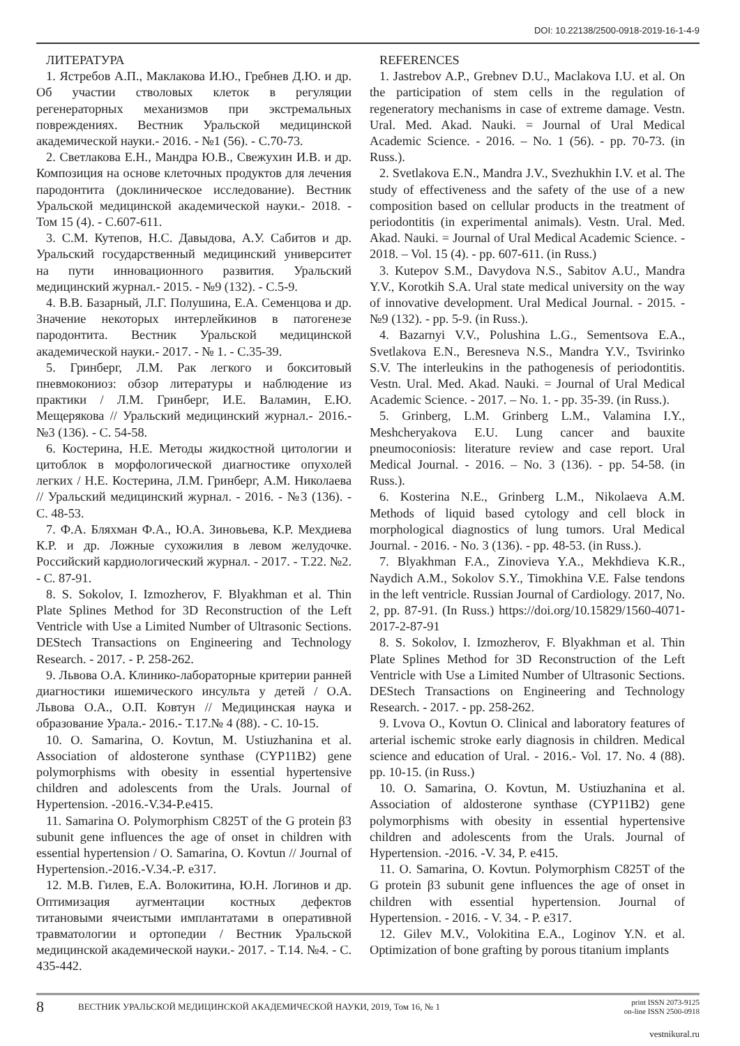DOI: 10.22138/2500-0918-2019-16-1-4-9
ЛИТЕРАТУРА
1. Ястребов А.П., Маклакова И.Ю., Гребнев Д.Ю. и др. Об участии стволовых клеток в регуляции регенераторных механизмов при экстремальных повреждениях. Вестник Уральской медицинской академической науки.- 2016. - №1 (56). - С.70-73.
2. Светлакова Е.Н., Мандра Ю.В., Свежухин И.В. и др. Композиция на основе клеточных продуктов для лечения пародонтита (доклиническое исследование). Вестник Уральской медицинской академической науки.- 2018. - Том 15 (4). - С.607-611.
3. С.М. Кутепов, Н.С. Давыдова, А.У. Сабитов и др. Уральский государственный медицинский университет на пути инновационного развития. Уральский медицинский журнал.- 2015. - №9 (132). - С.5-9.
4. В.В. Базарный, Л.Г. Полушина, Е.А. Семенцова и др. Значение некоторых интерлейкинов в патогенезе пародонтита. Вестник Уральской медицинской академической науки.- 2017. - № 1. - С.35-39.
5. Гринберг, Л.М. Рак легкого и бокситовый пневмокониоз: обзор литературы и наблюдение из практики / Л.М. Гринберг, И.Е. Валамин, Е.Ю. Мещерякова // Уральский медицинский журнал.- 2016.- №3 (136). - С. 54-58.
6. Костерина, Н.Е. Методы жидкостной цитологии и цитоблок в морфологической диагностике опухолей легких / Н.Е. Костерина, Л.М. Гринберг, А.М. Николаева // Уральский медицинский журнал. - 2016. - №3 (136). - С. 48-53.
7. Ф.А. Бляхман Ф.А., Ю.А. Зиновьева, К.Р. Мехдиева К.Р. и др. Ложные сухожилия в левом желудочке. Российский кардиологический журнал. - 2017. - Т.22. №2. - С. 87-91.
8. S. Sokolov, I. Izmozherov, F. Blyakhman et al. Thin Plate Splines Method for 3D Reconstruction of the Left Ventricle with Use a Limited Number of Ultrasonic Sections. DEStech Transactions on Engineering and Technology Research. - 2017. - P. 258-262.
9. Львова О.А. Клинико-лабораторные критерии ранней диагностики ишемического инсульта у детей / О.А. Львова О.А., О.П. Ковтун // Медицинская наука и образование Урала.- 2016.- Т.17.№ 4 (88). - С. 10-15.
10. O. Samarina, O. Kovtun, M. Ustiuzhanina et al. Association of aldosterone synthase (CYP11B2) gene polymorphisms with obesity in essential hypertensive children and adolescents from the Urals. Journal of Hypertension. -2016.-V.34-P.e415.
11. Samarina O. Polymorphism C825T of the G protein β3 subunit gene influences the age of onset in children with essential hypertension / O. Samarina, O. Kovtun // Journal of Hypertension.-2016.-V.34.-P. e317.
12. М.В. Гилев, Е.А. Волокитина, Ю.Н. Логинов и др. Оптимизация аугментации костных дефектов титановыми ячеистыми имплантатами в оперативной травматологии и ортопедии / Вестник Уральской медицинской академической науки.- 2017. - Т.14. №4. - С. 435-442.
REFERENCES
1. Jastrebov A.P., Grebnev D.U., Maclakova I.U. et al. On the participation of stem cells in the regulation of regeneratory mechanisms in case of extreme damage. Vestn. Ural. Med. Akad. Nauki. = Journal of Ural Medical Academic Science. - 2016. – No. 1 (56). - pp. 70-73. (in Russ.).
2. Svetlakova E.N., Mandra J.V., Svezhukhin I.V. et al. The study of effectiveness and the safety of the use of a new composition based on cellular products in the treatment of periodontitis (in experimental animals). Vestn. Ural. Med. Akad. Nauki. = Journal of Ural Medical Academic Science. - 2018. – Vol. 15 (4). - pp. 607-611. (in Russ.)
3. Kutepov S.M., Davydova N.S., Sabitov A.U., Mandra Y.V., Korotkih S.A. Ural state medical university on the way of innovative development. Ural Medical Journal. - 2015. - №9 (132). - pp. 5-9. (in Russ.).
4. Bazarnyi V.V., Polushina L.G., Sementsova E.A., Svetlakova E.N., Beresneva N.S., Mandra Y.V., Tsvirinko S.V. The interleukins in the pathogenesis of periodontitis. Vestn. Ural. Med. Akad. Nauki. = Journal of Ural Medical Academic Science. - 2017. – No. 1. - pp. 35-39. (in Russ.).
5. Grinberg, L.M. Grinberg L.M., Valamina I.Y., Meshcheryakova E.U. Lung cancer and bauxite pneumoconiosis: literature review and case report. Ural Medical Journal. - 2016. – No. 3 (136). - pp. 54-58. (in Russ.).
6. Kosterina N.E., Grinberg L.M., Nikolaeva A.M. Methods of liquid based cytology and cell block in morphological diagnostics of lung tumors. Ural Medical Journal. - 2016. - No. 3 (136). - pp. 48-53. (in Russ.).
7. Blyakhman F.A., Zinovieva Y.A., Mekhdieva K.R., Naydich A.M., Sokolov S.Y., Timokhina V.E. False tendons in the left ventricle. Russian Journal of Cardiology. 2017, No. 2, pp. 87-91. (In Russ.) https://doi.org/10.15829/1560-4071-2017-2-87-91
8. S. Sokolov, I. Izmozherov, F. Blyakhman et al. Thin Plate Splines Method for 3D Reconstruction of the Left Ventricle with Use a Limited Number of Ultrasonic Sections. DEStech Transactions on Engineering and Technology Research. - 2017. - pp. 258-262.
9. Lvova O., Kovtun O. Clinical and laboratory features of arterial ischemic stroke early diagnosis in children. Medical science and education of Ural. - 2016.- Vol. 17. No. 4 (88). pp. 10-15. (in Russ.)
10. O. Samarina, O. Kovtun, M. Ustiuzhanina et al. Association of aldosterone synthase (CYP11B2) gene polymorphisms with obesity in essential hypertensive children and adolescents from the Urals. Journal of Hypertension. -2016. -V. 34, P. e415.
11. O. Samarina, O. Kovtun. Polymorphism C825T of the G protein β3 subunit gene influences the age of onset in children with essential hypertension. Journal of Hypertension. - 2016. - V. 34. - P. e317.
12. Gilev M.V., Volokitina E.A., Loginov Y.N. et al. Optimization of bone grafting by porous titanium implants
8
ВЕСТНИК УРАЛЬСКОЙ МЕДИЦИНСКОЙ АКАДЕМИЧЕСКОЙ НАУКИ, 2019, Том 16, № 1
print ISSN 2073-9125
on-line ISSN 2500-0918
vestnikural.ru